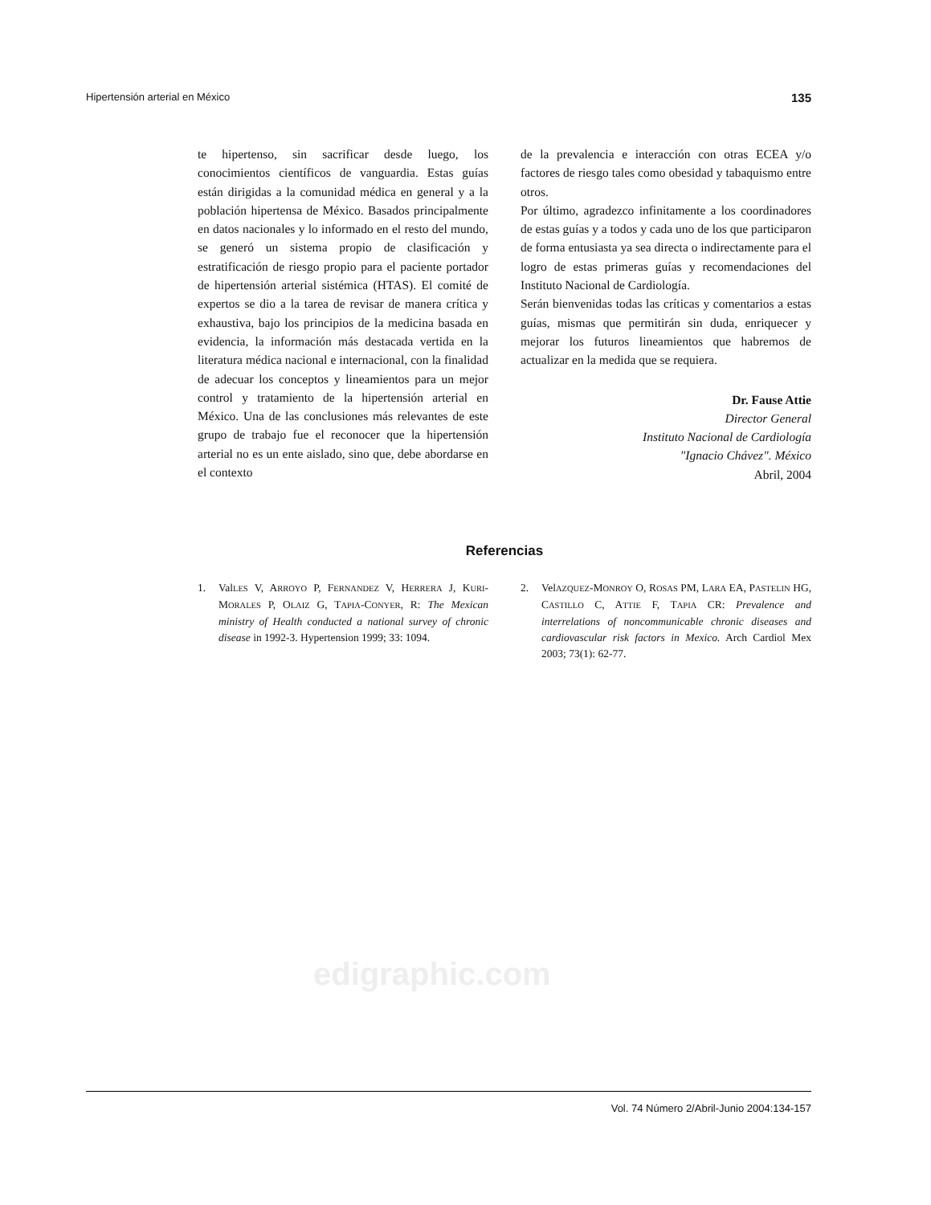Hipertensión arterial en México 135
te hipertenso, sin sacrificar desde luego, los conocimientos científicos de vanguardia. Estas guías están dirigidas a la comunidad médica en general y a la población hipertensa de México. Basados principalmente en datos nacionales y lo informado en el resto del mundo, se generó un sistema propio de clasificación y estratificación de riesgo propio para el paciente portador de hipertensión arterial sistémica (HTAS). El comité de expertos se dio a la tarea de revisar de manera crítica y exhaustiva, bajo los principios de la medicina basada en evidencia, la información más destacada vertida en la literatura médica nacional e internacional, con la finalidad de adecuar los conceptos y lineamientos para un mejor control y tratamiento de la hipertensión arterial en México. Una de las conclusiones más relevantes de este grupo de trabajo fue el reconocer que la hipertensión arterial no es un ente aislado, sino que, debe abordarse en el contexto
de la prevalencia e interacción con otras ECEA y/o factores de riesgo tales como obesidad y tabaquismo entre otros.
Por último, agradezco infinitamente a los coordinadores de estas guías y a todos y cada uno de los que participaron de forma entusiasta ya sea directa o indirectamente para el logro de estas primeras guías y recomendaciones del Instituto Nacional de Cardiología.
Serán bienvenidas todas las críticas y comentarios a estas guías, mismas que permitirán sin duda, enriquecer y mejorar los futuros lineamientos que habremos de actualizar en la medida que se requiera.
Dr. Fause Attie
Director General
Instituto Nacional de Cardiología
"Ignacio Chávez". México
Abril, 2004
Referencias
1. ValLES V, ARROYO P, FERNANDEZ V, HERRERA J, KURI-MORALES P, OLAIZ G, TAPIA-CONYER, R: The Mexican ministry of Health conducted a national survey of chronic disease in 1992-3. Hypertension 1999; 33: 1094.
2. VelAZQUEZ-MONROY O, ROSAS PM, LARA EA, PASTELIN HG, CASTILLO C, ATTIE F, TAPIA CR: Prevalence and interrelations of noncommunicable chronic diseases and cardiovascular risk factors in Mexico. Arch Cardiol Mex 2003; 73(1): 62-77.
edigraphic.com
Vol. 74 Número 2/Abril-Junio 2004:134-157